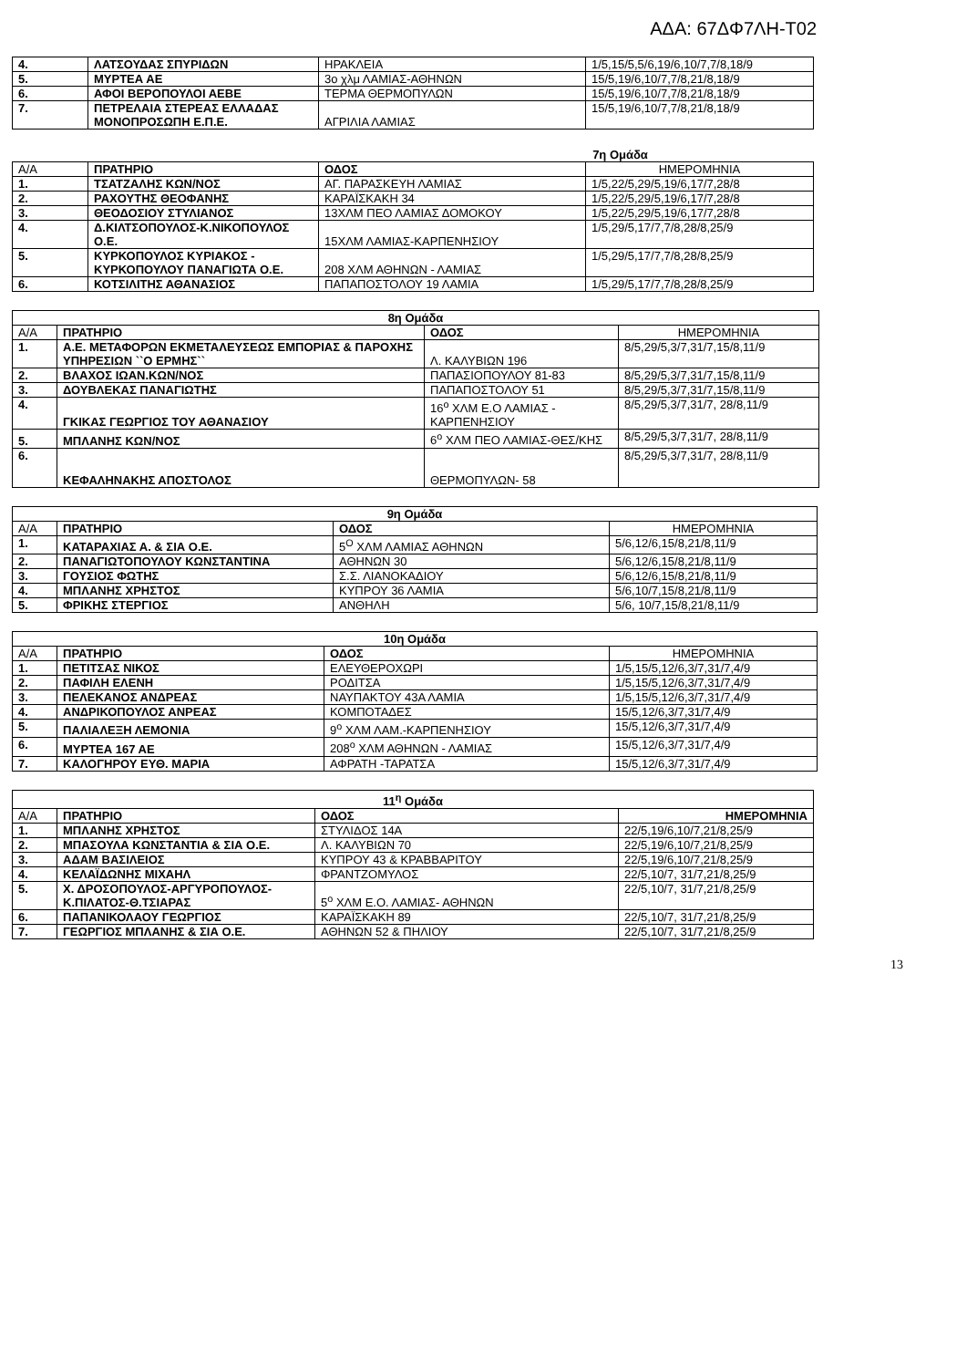ΑΔΑ: 67ΔΦ7ΛΗ-Τ02
| 4. | ΛΑΤΣΟΥΔΑΣ ΣΠΥΡΙΔΩΝ | ΗΡΑΚΛΕΙΑ | 1/5,15/5,5/6,19/6,10/7,7/8,18/9 |
| 5. | ΜΥΡΤΕΑ ΑΕ | 3ο χλμ ΛΑΜΙΑΣ-ΑΘΗΝΩΝ | 15/5,19/6,10/7,7/8,21/8,18/9 |
| 6. | ΑΦΟΙ ΒΕΡΟΠΟΥΛΟΙ ΑΕΒΕ | ΤΕΡΜΑ ΘΕΡΜΟΠΥΛΩΝ | 15/5,19/6,10/7,7/8,21/8,18/9 |
| 7. | ΠΕΤΡΕΛΑΙΑ ΣΤΕΡΕΑΣ ΕΛΛΑΔΑΣ ΜΟΝΟΠΡΟΣΩΠΗ Ε.Π.Ε. | ΑΓΡΙΛΙΑ ΛΑΜΙΑΣ | 15/5,19/6,10/7,7/8,21/8,18/9 |
7η Ομάδα
| Α/Α | ΠΡΑΤΗΡΙΟ | ΟΔΟΣ | ΗΜΕΡΟΜΗΝΙΑ |
| 1. | ΤΣΑΤΖΑΛΗΣ ΚΩΝ/ΝΟΣ | ΑΓ. ΠΑΡΑΣΚΕΥΗ ΛΑΜΙΑΣ | 1/5,22/5,29/5,19/6,17/7,28/8 |
| 2. | ΡΑΧΟΥΤΗΣ ΘΕΟΦΑΝΗΣ | ΚΑΡΑΪΣΚΑΚΗ 34 | 1/5,22/5,29/5,19/6,17/7,28/8 |
| 3. | ΘΕΟΔΟΣΙΟΥ ΣΤΥΛΙΑΝΟΣ | 13ΧΛΜ ΠΕΟ ΛΑΜΙΑΣ ΔΟΜΟΚΟΥ | 1/5,22/5,29/5,19/6,17/7,28/8 |
| 4. | Δ.ΚΙΛΤΣΟΠΟΥΛΟΣ-Κ.ΝΙΚΟΠΟΥΛΟΣ Ο.Ε. | 15ΧΛΜ ΛΑΜΙΑΣ-ΚΑΡΠΕΝΗΣΙΟΥ | 1/5,29/5,17/7,7/8,28/8,25/9 |
| 5. | ΚΥΡΚΟΠΟΥΛΟΣ ΚΥΡΙΑΚΟΣ - ΚΥΡΚΟΠΟΥΛΟΥ ΠΑΝΑΓΙΩΤΑ Ο.Ε. | 208 ΧΛΜ ΑΘΗΝΩΝ - ΛΑΜΙΑΣ | 1/5,29/5,17/7,7/8,28/8,25/9 |
| 6. | ΚΟΤΣΙΛΙΤΗΣ ΑΘΑΝΑΣΙΟΣ | ΠΑΠΑΠΟΣΤΟΛΟΥ 19 ΛΑΜΙΑ | 1/5,29/5,17/7,7/8,28/8,25/9 |
| 8η Ομάδα | | | |
| Α/Α | ΠΡΑΤΗΡΙΟ | ΟΔΟΣ | ΗΜΕΡΟΜΗΝΙΑ |
| 1. | Α.Ε. ΜΕΤΑΦΟΡΩΝ ΕΚΜΕΤΑΛΕΥΣΕΩΣ ΕΜΠΟΡΙΑΣ & ΠΑΡΟΧΗΣ ΥΠΗΡΕΣΙΩΝ ``Ο ΕΡΜΗΣ`` | Λ. ΚΑΛΥΒΙΩΝ 196 | 8/5,29/5,3/7,31/7,15/8,11/9 |
| 2. | ΒΛΑΧΟΣ ΙΩΑΝ.ΚΩΝ/ΝΟΣ | ΠΑΠΑΣΙΟΠΟΥΛΟΥ 81-83 | 8/5,29/5,3/7,31/7,15/8,11/9 |
| 3. | ΔΟΥΒΛΕΚΑΣ ΠΑΝΑΓΙΩΤΗΣ | ΠΑΠΑΠΟΣΤΟΛΟΥ 51 | 8/5,29/5,3/7,31/7,15/8,11/9 |
| 4. | ΓΚΙΚΑΣ ΓΕΩΡΓΙΟΣ ΤΟΥ ΑΘΑΝΑΣΙΟΥ | 16<sup>ο</sup> ΧΛΜ Ε.Ο ΛΑΜΙΑΣ - ΚΑΡΠΕΝΗΣΙΟΥ | 8/5,29/5,3/7,31/7, 28/8,11/9 |
| 5. | ΜΠΛΑΝΗΣ ΚΩΝ/ΝΟΣ | 6<sup>ο</sup> ΧΛΜ ΠΕΟ ΛΑΜΙΑΣ-ΘΕΣ/ΚΗΣ | 8/5,29/5,3/7,31/7, 28/8,11/9 |
| 6. | ΚΕΦΑΛΗΝΑΚΗΣ ΑΠΟΣΤΟΛΟΣ | ΘΕΡΜΟΠΥΛΩΝ- 58 | 8/5,29/5,3/7,31/7, 28/8,11/9 |
| 9η Ομάδα | | | |
| Α/Α | ΠΡΑΤΗΡΙΟ | ΟΔΟΣ | ΗΜΕΡΟΜΗΝΙΑ |
| 1. | ΚΑΤΑΡΑΧΙΑΣ Α. & ΣΙΑ Ο.Ε. | 5<sup>Ο</sup> ΧΛΜ ΛΑΜΙΑΣ ΑΘΗΝΩΝ | 5/6,12/6,15/8,21/8,11/9 |
| 2. | ΠΑΝΑΓΙΩΤΟΠΟΥΛΟΥ ΚΩΝΣΤΑΝΤΙΝΑ | ΑΘΗΝΩΝ 30 | 5/6,12/6,15/8,21/8,11/9 |
| 3. | ΓΟΥΣΙΟΣ ΦΩΤΗΣ | Σ.Σ. ΛΙΑΝΟΚΑΔΙΟΥ | 5/6,12/6,15/8,21/8,11/9 |
| 4. | ΜΠΛΑΝΗΣ ΧΡΗΣΤΟΣ | ΚΥΠΡΟΥ 36 ΛΑΜΙΑ | 5/6,10/7,15/8,21/8,11/9 |
| 5. | ΦΡΙΚΗΣ ΣΤΕΡΓΙΟΣ | ΑΝΘΗΛΗ | 5/6, 10/7,15/8,21/8,11/9 |
| 10η Ομάδα | | | |
| Α/Α | ΠΡΑΤΗΡΙΟ | ΟΔΟΣ | ΗΜΕΡΟΜΗΝΙΑ |
| 1. | ΠΕΤΙΤΣΑΣ ΝΙΚΟΣ | ΕΛΕΥΘΕΡΟΧΩΡΙ | 1/5,15/5,12/6,3/7,31/7,4/9 |
| 2. | ΠΑΦΙΛΗ ΕΛΕΝΗ | ΡΟΔΙΤΣΑ | 1/5,15/5,12/6,3/7,31/7,4/9 |
| 3. | ΠΕΛΕΚΑΝΟΣ ΑΝΔΡΕΑΣ | ΝΑΥΠΑΚΤΟΥ 43Α ΛΑΜΙΑ | 1/5,15/5,12/6,3/7,31/7,4/9 |
| 4. | ΑΝΔΡΙΚΟΠΟΥΛΟΣ ΑΝΡΕΑΣ | ΚΟΜΠΟΤΑΔΕΣ | 15/5,12/6,3/7,31/7,4/9 |
| 5. | ΠΑΛΙΑΛΕΞΗ ΛΕΜΟΝΙΑ | 9<sup>ο</sup> ΧΛΜ ΛΑΜ.-ΚΑΡΠΕΝΗΣΙΟΥ | 15/5,12/6,3/7,31/7,4/9 |
| 6. | ΜΥΡΤΕΑ 167 ΑΕ | 208<sup>ο</sup> ΧΛΜ ΑΘΗΝΩΝ - ΛΑΜΙΑΣ | 15/5,12/6,3/7,31/7,4/9 |
| 7. | ΚΑΛΟΓΗΡΟΥ ΕΥΘ. ΜΑΡΙΑ | ΑΦΡΑΤΗ -ΤΑΡΑΤΣΑ | 15/5,12/6,3/7,31/7,4/9 |
| 11<sup>η</sup> Ομάδα | | | |
| Α/Α | ΠΡΑΤΗΡΙΟ | ΟΔΟΣ | ΗΜΕΡΟΜΗΝΙΑ |
| 1. | ΜΠΛΑΝΗΣ ΧΡΗΣΤΟΣ | ΣΤΥΛΙΔΟΣ 14Α | 22/5,19/6,10/7,21/8,25/9 |
| 2. | ΜΠΑΣΟΥΛΑ ΚΩΝΣΤΑΝΤΙΑ & ΣΙΑ Ο.Ε. | Λ. ΚΑΛΥΒΙΩΝ 70 | 22/5,19/6,10/7,21/8,25/9 |
| 3. | ΑΔΑΜ ΒΑΣΙΛΕΙΟΣ | ΚΥΠΡΟΥ 43 & ΚΡΑΒΒΑΡΙΤΟΥ | 22/5,19/6,10/7,21/8,25/9 |
| 4. | ΚΕΛΑΪΔΩΝΗΣ ΜΙΧΑΗΛ | ΦΡΑΝΤΖΟΜΥΛΟΣ | 22/5,10/7, 31/7,21/8,25/9 |
| 5. | Χ. ΔΡΟΣΟΠΟΥΛΟΣ-ΑΡΓΥΡΟΠΟΥΛΟΣ-Κ.ΠΙΛΑΤΟΣ-Θ.ΤΣΙΑΡΑΣ | 5<sup>ο</sup> ΧΛΜ Ε.Ο. ΛΑΜΙΑΣ- ΑΘΗΝΩΝ | 22/5,10/7, 31/7,21/8,25/9 |
| 6. | ΠΑΠΑΝΙΚΟΛΑΟΥ ΓΕΩΡΓΙΟΣ | ΚΑΡΑΪΣΚΑΚΗ 89 | 22/5,10/7, 31/7,21/8,25/9 |
| 7. | ΓΕΩΡΓΙΟΣ ΜΠΛΑΝΗΣ & ΣΙΑ Ο.Ε. | ΑΘΗΝΩΝ 52 & ΠΗΛΙΟΥ | 22/5,10/7, 31/7,21/8,25/9 |
13